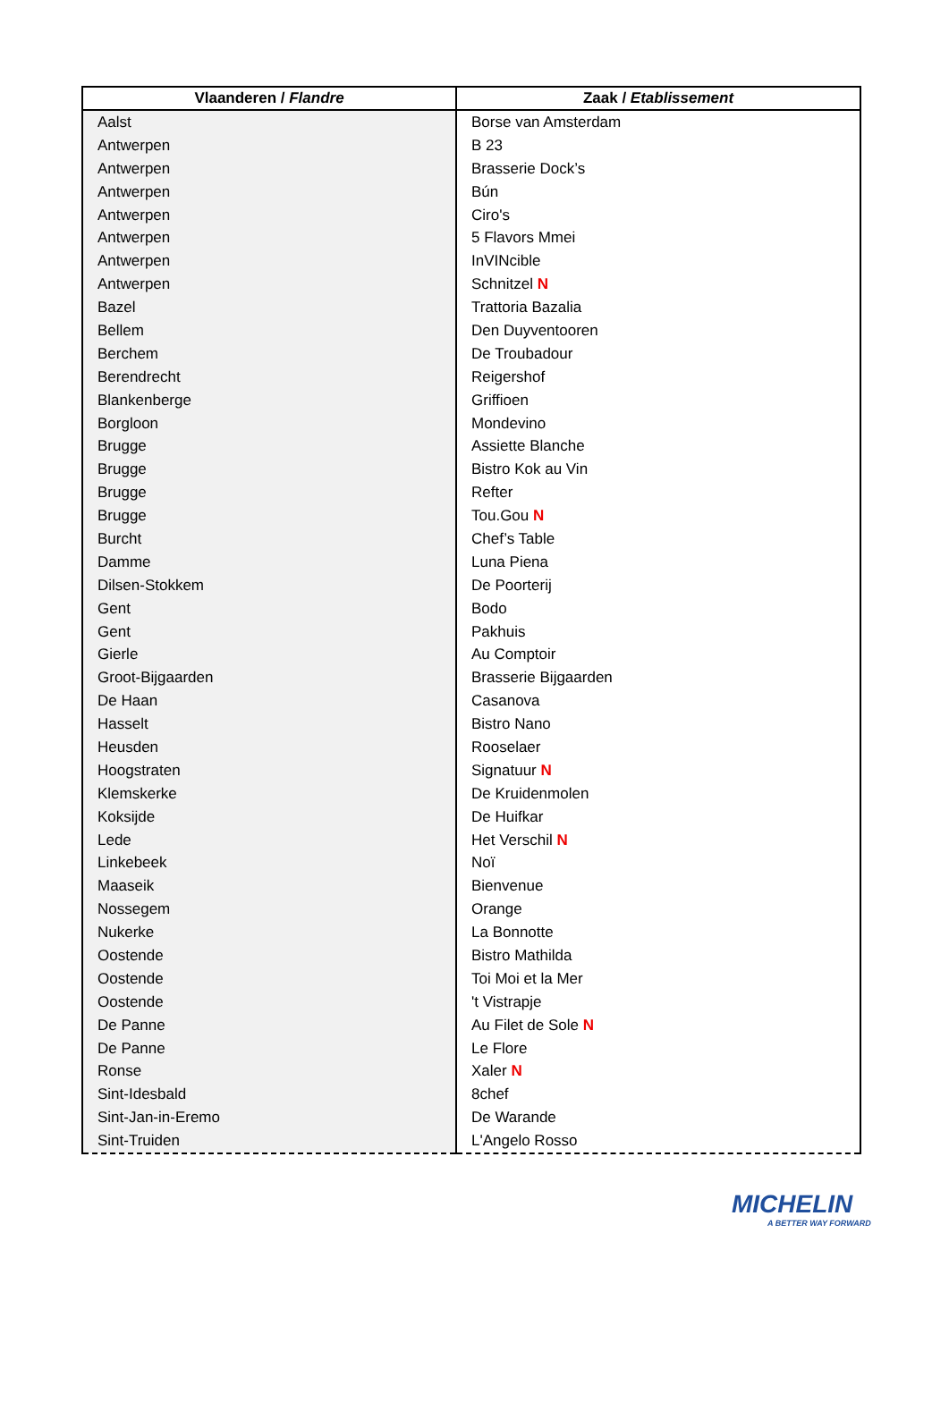| Vlaanderen / Flandre | Zaak / Etablissement |
| --- | --- |
| Aalst | Borse van Amsterdam |
| Antwerpen | B 23 |
| Antwerpen | Brasserie Dock’s |
| Antwerpen | Bún |
| Antwerpen | Ciro's |
| Antwerpen | 5 Flavors Mmei |
| Antwerpen | InVINcible |
| Antwerpen | Schnitzel N |
| Bazel | Trattoria Bazalia |
| Bellem | Den Duyventooren |
| Berchem | De Troubadour |
| Berendrecht | Reigershof |
| Blankenberge | Griffioen |
| Borgloon | Mondevino |
| Brugge | Assiette Blanche |
| Brugge | Bistro Kok au Vin |
| Brugge | Refter |
| Brugge | Tou.Gou N |
| Burcht | Chef’s Table |
| Damme | Luna Piena |
| Dilsen-Stokkem | De Poorterij |
| Gent | Bodo |
| Gent | Pakhuis |
| Gierle | Au Comptoir |
| Groot-Bijgaarden | Brasserie Bijgaarden |
| De Haan | Casanova |
| Hasselt | Bistro Nano |
| Heusden | Rooselaer |
| Hoogstraten | Signatuur N |
| Klemskerke | De Kruidenmolen |
| Koksijde | De Huifkar |
| Lede | Het Verschil N |
| Linkebeek | Noï |
| Maaseik | Bienvenue |
| Nossegem | Orange |
| Nukerke | La Bonnotte |
| Oostende | Bistro Mathilda |
| Oostende | Toi Moi et la Mer |
| Oostende | 't Vistrapje |
| De Panne | Au Filet de Sole N |
| De Panne | Le Flore |
| Ronse | Xaler N |
| Sint-Idesbald | 8chef |
| Sint-Jan-in-Eremo | De Warande |
| Sint-Truiden | L'Angelo Rosso |
MICHELIN
A BETTER WAY FORWARD